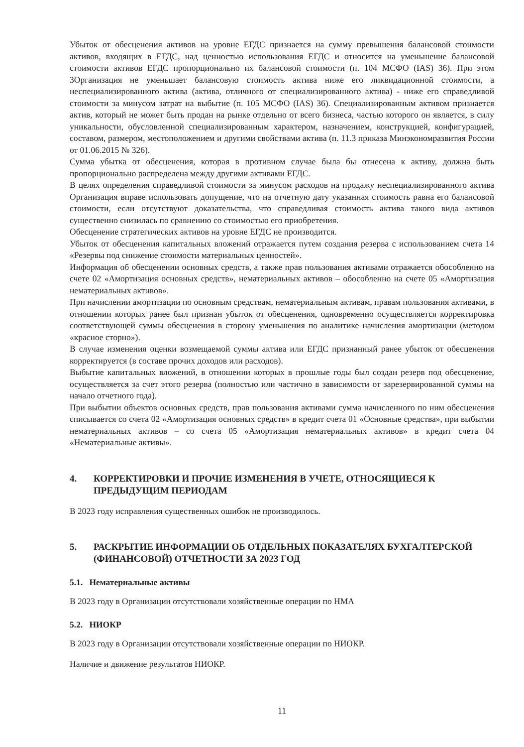Убыток от обесценения активов на уровне ЕГДС признается на сумму превышения балансовой стоимости активов, входящих в ЕГДС, над ценностью использования ЕГДС и относится на уменьшение балансовой стоимости активов ЕГДС пропорционально их балансовой стоимости (п. 104 МСФО (IAS) 36). При этом 3Организация не уменьшает балансовую стоимость актива ниже его ликвидационной стоимости, а неспециализированного актива (актива, отличного от специализированного актива) - ниже его справедливой стоимости за минусом затрат на выбытие (п. 105 МСФО (IAS) 36). Специализированным активом признается актив, который не может быть продан на рынке отдельно от всего бизнеса, частью которого он является, в силу уникальности, обусловленной специализированным характером, назначением, конструкцией, конфигурацией, составом, размером, местоположением и другими свойствами актива (п. 11.3 приказа Минэкономразвития России от 01.06.2015 № 326).
Сумма убытка от обесценения, которая в противном случае была бы отнесена к активу, должна быть пропорционально распределена между другими активами ЕГДС.
В целях определения справедливой стоимости за минусом расходов на продажу неспециализированного актива Организация вправе использовать допущение, что на отчетную дату указанная стоимость равна его балансовой стоимости, если отсутствуют доказательства, что справедливая стоимость актива такого вида активов существенно снизилась по сравнению со стоимостью его приобретения.
Обесценение стратегических активов на уровне ЕГДС не производится.
Убыток от обесценения капитальных вложений отражается путем создания резерва с использованием счета 14 «Резервы под снижение стоимости материальных ценностей».
Информация об обесценении основных средств, а также прав пользования активами отражается обособленно на счете 02 «Амортизация основных средств», нематериальных активов – обособленно на счете 05 «Амортизация нематериальных активов».
При начислении амортизации по основным средствам, нематериальным активам, правам пользования активами, в отношении которых ранее был признан убыток от обесценения, одновременно осуществляется корректировка соответствующей суммы обесценения в сторону уменьшения по аналитике начисления амортизации (методом «красное сторно»).
В случае изменения оценки возмещаемой суммы актива или ЕГДС признанный ранее убыток от обесценения корректируется (в составе прочих доходов или расходов).
Выбытие капитальных вложений, в отношении которых в прошлые годы был создан резерв под обесценение, осуществляется за счет этого резерва (полностью или частично в зависимости от зарезервированной суммы на начало отчетного года).
При выбытии объектов основных средств, прав пользования активами сумма начисленного по ним обесценения списывается со счета 02 «Амортизация основных средств» в кредит счета 01 «Основные средства», при выбытии нематериальных активов – со счета 05 «Амортизация нематериальных активов» в кредит счета 04 «Нематериальные активы».
4. КОРРЕКТИРОВКИ И ПРОЧИЕ ИЗМЕНЕНИЯ В УЧЕТЕ, ОТНОСЯЩИЕСЯ К ПРЕДЫДУЩИМ ПЕРИОДАМ
В 2023 году исправления существенных ошибок не производилось.
5. РАСКРЫТИЕ ИНФОРМАЦИИ ОБ ОТДЕЛЬНЫХ ПОКАЗАТЕЛЯХ БУХГАЛТЕРСКОЙ (ФИНАНСОВОЙ) ОТЧЕТНОСТИ ЗА 2023 ГОД
5.1. Нематериальные активы
В 2023 году в Организации отсутствовали хозяйственные операции по НМА
5.2. НИОКР
В 2023 году в Организации отсутствовали хозяйственные операции по НИОКР.
Наличие и движение результатов НИОКР.
11